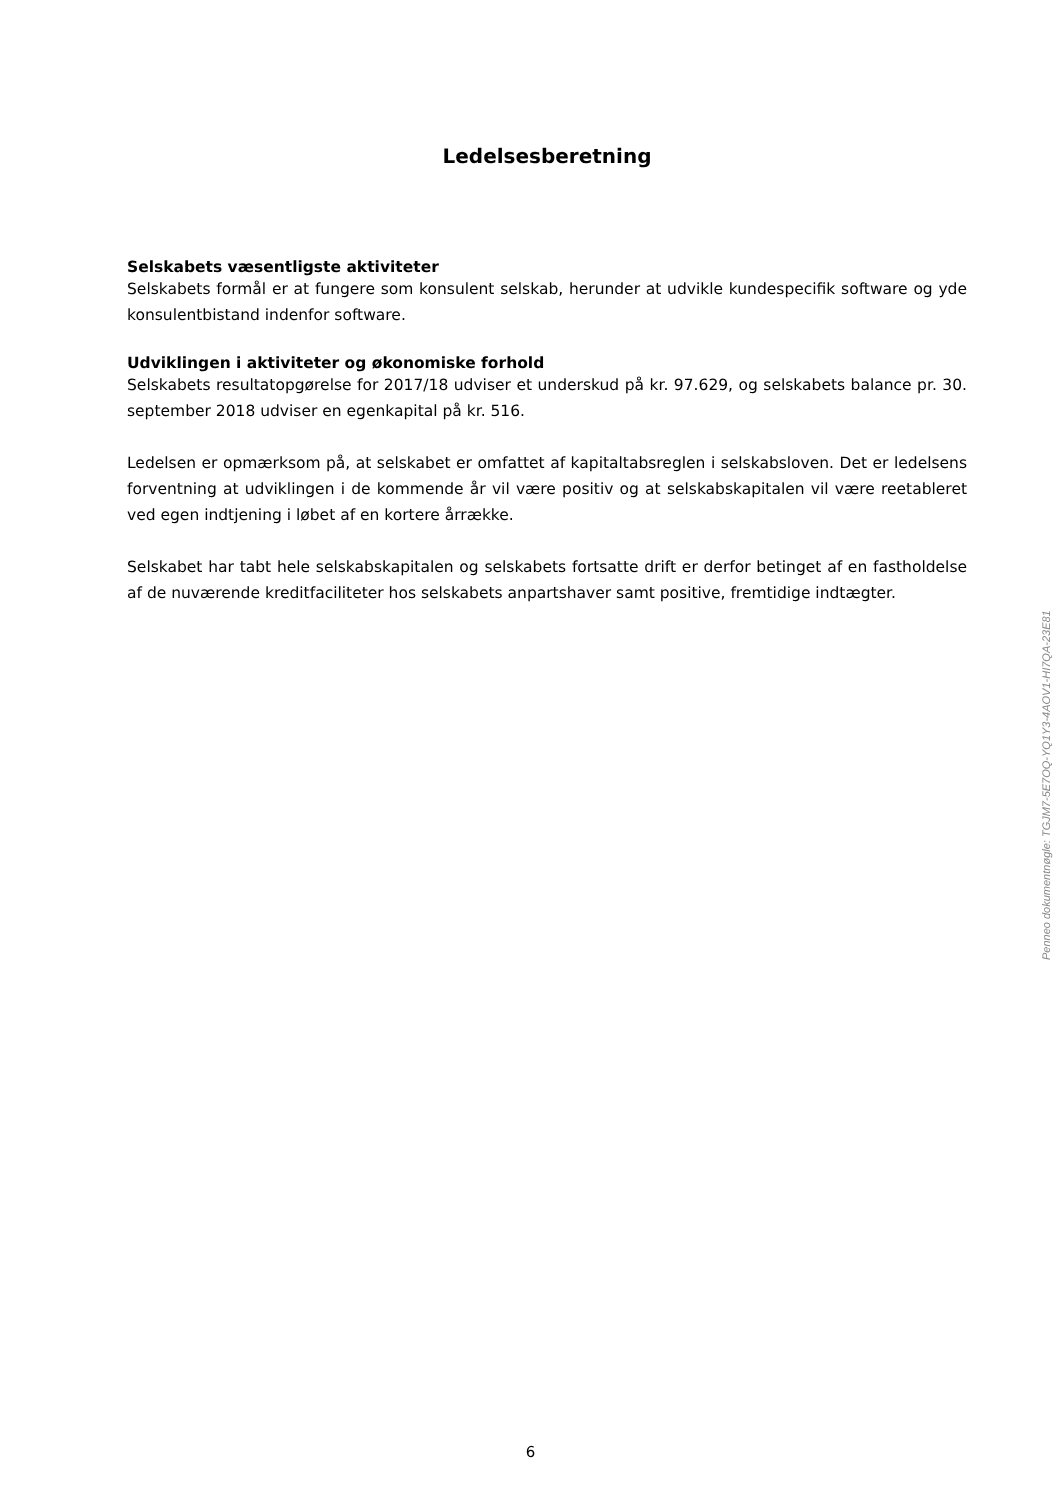Ledelsesberetning
Selskabets væsentligste aktiviteter
Selskabets formål er at fungere som konsulent selskab, herunder at udvikle kundespecifik software og yde konsulentbistand indenfor software.
Udviklingen i aktiviteter og økonomiske forhold
Selskabets resultatopgørelse for 2017/18 udviser et underskud på kr. 97.629, og selskabets balance pr. 30. september 2018 udviser en egenkapital på kr. 516.
Ledelsen er opmærksom på, at selskabet er omfattet af kapitaltabsreglen i selskabsloven. Det er ledelsens forventning at udviklingen i de kommende år vil være positiv og at selskabskapitalen vil være reetableret ved egen indtjening i løbet af en kortere årrække.
Selskabet har tabt hele selskabskapitalen og selskabets fortsatte drift er derfor betinget af en fastholdelse af de nuværende kreditfaciliteter hos selskabets anpartshaver samt positive, fremtidige indtægter.
Penneo dokumentnøgle: TGJM7-5E7OQ-YQ1Y3-4AOV1-HI7QA-23E81
6